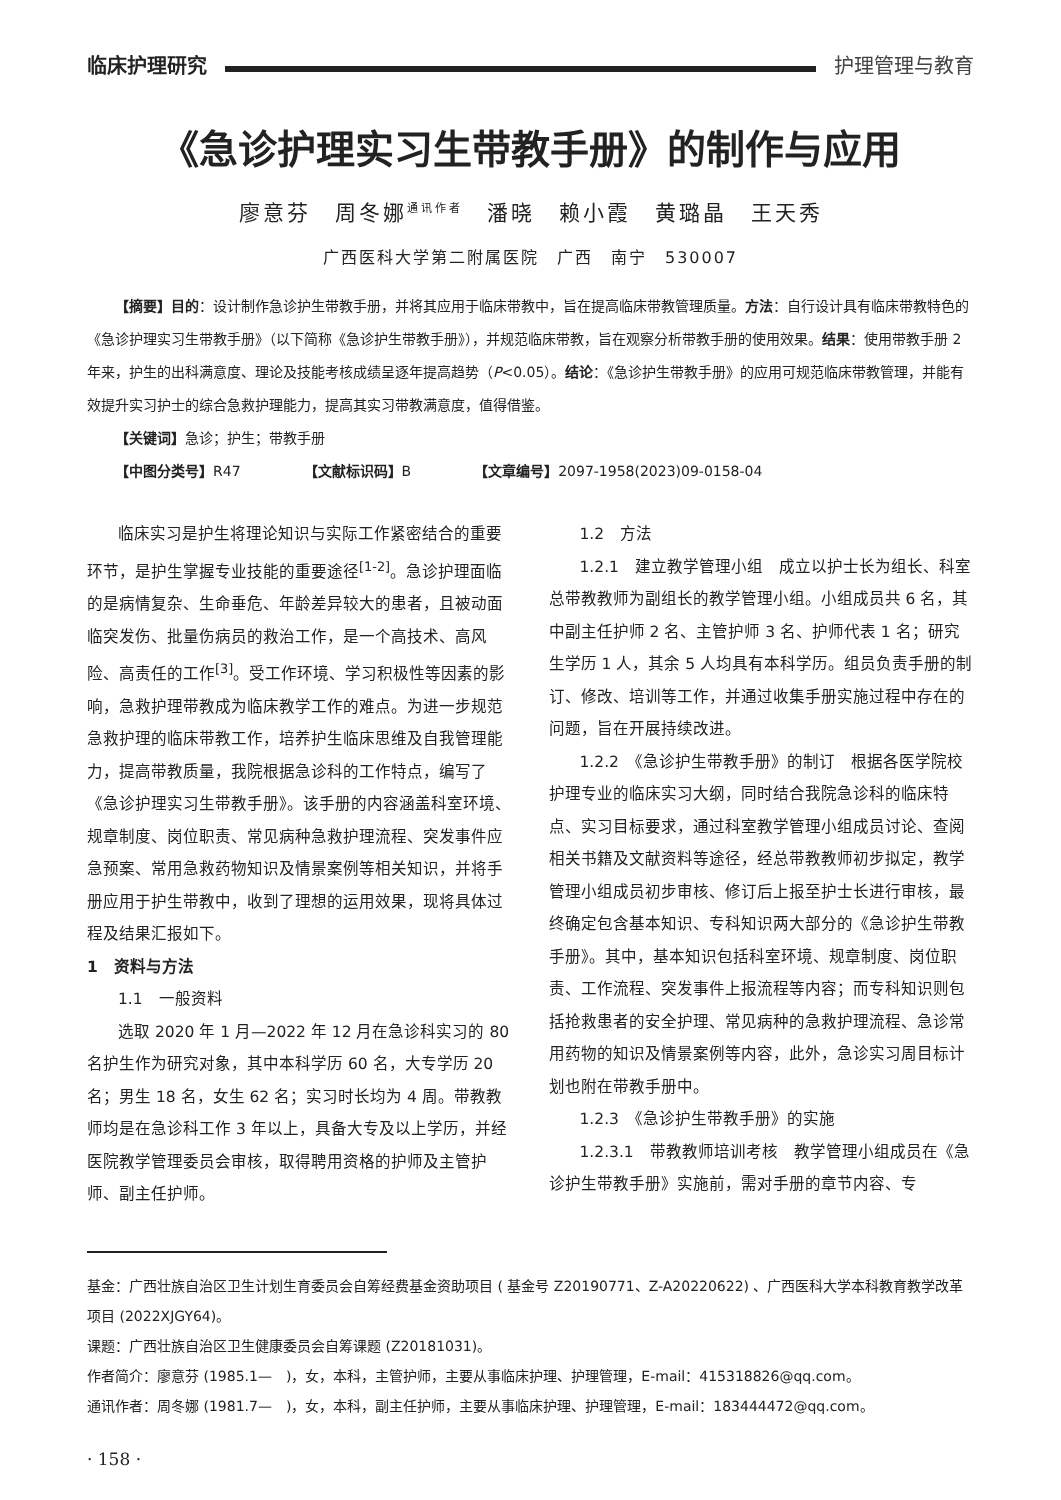临床护理研究 护理管理与教育
《急诊护理实习生带教手册》的制作与应用
廖意芬　周冬娜<sup>通讯作者</sup>　潘晓　赖小霞　黄璐晶　王天秀
广西医科大学第二附属医院　广西　南宁　530007
【摘要】目的：设计制作急诊护生带教手册，并将其应用于临床带教中，旨在提高临床带教管理质量。方法：自行设计具有临床带教特色的《急诊护理实习生带教手册》（以下简称《急诊护生带教手册》），并规范临床带教，旨在观察分析带教手册的使用效果。结果：使用带教手册 2 年来，护生的出科满意度、理论及技能考核成绩呈逐年提高趋势（P<0.05）。结论：《急诊护生带教手册》的应用可规范临床带教管理，并能有效提升实习护士的综合急救护理能力，提高其实习带教满意度，值得借鉴。
【关键词】急诊；护生；带教手册
【中图分类号】R47　　　　　【文献标识码】B　　　　　【文章编号】2097-1958(2023)09-0158-04
临床实习是护生将理论知识与实际工作紧密结合的重要环节，是护生掌握专业技能的重要途径<sup>[1-2]</sup>。急诊护理面临的是病情复杂、生命垂危、年龄差异较大的患者，且被动面临突发伤、批量伤病员的救治工作，是一个高技术、高风险、高责任的工作<sup>[3]</sup>。受工作环境、学习积极性等因素的影响，急救护理带教成为临床教学工作的难点。为进一步规范急救护理的临床带教工作，培养护生临床思维及自我管理能力，提高带教质量，我院根据急诊科的工作特点，编写了《急诊护理实习生带教手册》。该手册的内容涵盖科室环境、规章制度、岗位职责、常见病种急救护理流程、突发事件应急预案、常用急救药物知识及情景案例等相关知识，并将手册应用于护生带教中，收到了理想的运用效果，现将具体过程及结果汇报如下。
1　资料与方法
1.1　一般资料
选取 2020 年 1 月—2022 年 12 月在急诊科实习的 80 名护生作为研究对象，其中本科学历 60 名，大专学历 20 名；男生 18 名，女生 62 名；实习时长均为 4 周。带教教师均是在急诊科工作 3 年以上，具备大专及以上学历，并经医院教学管理委员会审核，取得聘用资格的护师及主管护师、副主任护师。
1.2　方法
1.2.1　建立教学管理小组　成立以护士长为组长、科室总带教教师为副组长的教学管理小组。小组成员共 6 名，其中副主任护师 2 名、主管护师 3 名、护师代表 1 名；研究生学历 1 人，其余 5 人均具有本科学历。组员负责手册的制订、修改、培训等工作，并通过收集手册实施过程中存在的问题，旨在开展持续改进。
1.2.2　《急诊护生带教手册》的制订　根据各医学院校护理专业的临床实习大纲，同时结合我院急诊科的临床特点、实习目标要求，通过科室教学管理小组成员讨论、查阅相关书籍及文献资料等途径，经总带教教师初步拟定，教学管理小组成员初步审核、修订后上报至护士长进行审核，最终确定包含基本知识、专科知识两大部分的《急诊护生带教手册》。其中，基本知识包括科室环境、规章制度、岗位职责、工作流程、突发事件上报流程等内容；而专科知识则包括抢救患者的安全护理、常见病种的急救护理流程、急诊常用药物的知识及情景案例等内容，此外，急诊实习周目标计划也附在带教手册中。
1.2.3　《急诊护生带教手册》的实施
1.2.3.1　带教教师培训考核　教学管理小组成员在《急诊护生带教手册》实施前，需对手册的章节内容、专
基金：广西壮族自治区卫生计划生育委员会自筹经费基金资助项目 ( 基金号 Z20190771、Z-A20220622) 、广西医科大学本科教育教学改革项目 (2022XJGY64)。
课题：广西壮族自治区卫生健康委员会自筹课题 (Z20181031)。
作者简介：廖意芬 (1985.1—　)，女，本科，主管护师，主要从事临床护理、护理管理，E-mail：415318826@qq.com。
通讯作者：周冬娜 (1981.7—　)，女，本科，副主任护师，主要从事临床护理、护理管理，E-mail：183444472@qq.com。
· 158 ·